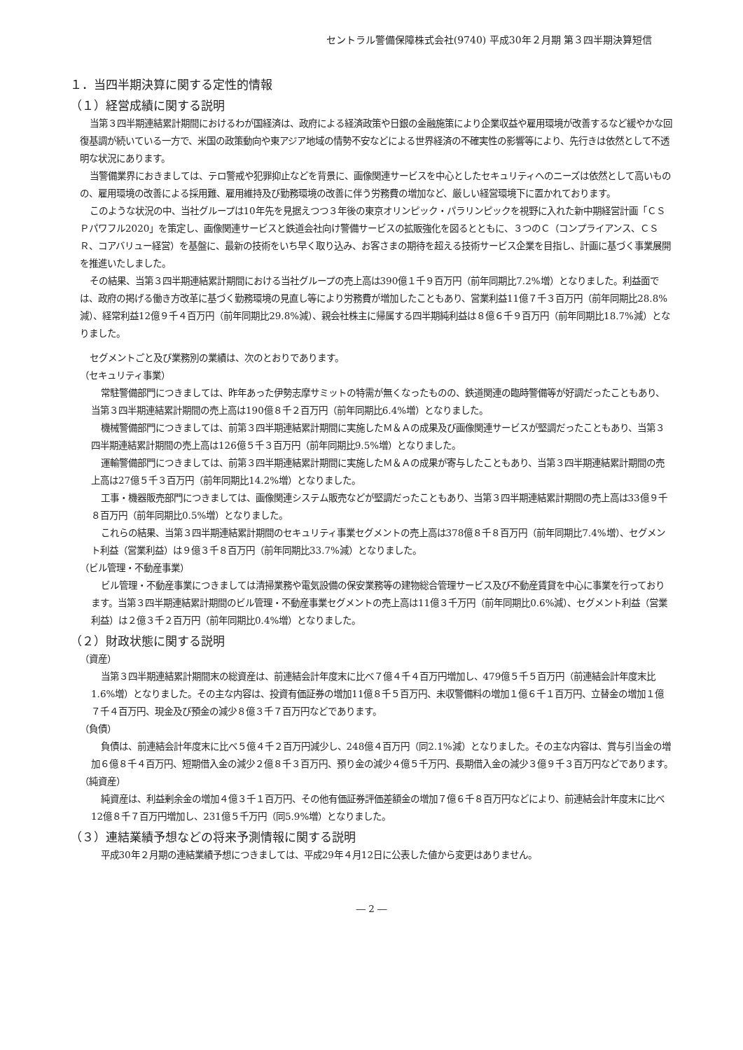セントラル警備保障株式会社(9740) 平成30年２月期 第３四半期決算短信
１．当四半期決算に関する定性的情報
（１）経営成績に関する説明
当第３四半期連結累計期間におけるわが国経済は、政府による経済政策や日銀の金融施策により企業収益や雇用環境が改善するなど緩やかな回復基調が続いている一方で、米国の政策動向や東アジア地域の情勢不安などによる世界経済の不確実性の影響等により、先行きは依然として不透明な状況にあります。
当警備業界におきましては、テロ警戒や犯罪抑止などを背景に、画像関連サービスを中心としたセキュリティへのニーズは依然として高いものの、雇用環境の改善による採用難、雇用維持及び勤務環境の改善に伴う労務費の増加など、厳しい経営環境下に置かれております。
このような状況の中、当社グループは10年先を見据えつつ３年後の東京オリンピック・パラリンピックを視野に入れた新中期経営計画「ＣＳＰパワフル2020」を策定し、画像関連サービスと鉄道会社向け警備サービスの拡販強化を図るとともに、３つのＣ（コンプライアンス、ＣＳＲ、コアバリュー経営）を基盤に、最新の技術をいち早く取り込み、お客さまの期待を超える技術サービス企業を目指し、計画に基づく事業展開を推進いたしました。
その結果、当第３四半期連結累計期間における当社グループの売上高は390億１千９百万円（前年同期比7.2%増）となりました。利益面では、政府の掲げる働き方改革に基づく勤務環境の見直し等により労務費が増加したこともあり、営業利益11億７千３百万円（前年同期比28.8%減）、経常利益12億９千４百万円（前年同期比29.8%減）、親会社株主に帰属する四半期純利益は８億６千９百万円（前年同期比18.7%減）となりました。
セグメントごと及び業務別の業績は、次のとおりであります。
（セキュリティ事業）
常駐警備部門につきましては、昨年あった伊勢志摩サミットの特需が無くなったものの、鉄道関連の臨時警備等が好調だったこともあり、当第３四半期連結累計期間の売上高は190億８千２百万円（前年同期比6.4%増）となりました。
機械警備部門につきましては、前第３四半期連結累計期間に実施したＭ＆Ａの成果及び画像関連サービスが堅調だったこともあり、当第３四半期連結累計期間の売上高は126億５千３百万円（前年同期比9.5%増）となりました。
運輸警備部門につきましては、前第３四半期連結累計期間に実施したＭ＆Ａの成果が寄与したこともあり、当第３四半期連結累計期間の売上高は27億５千３百万円（前年同期比14.2%増）となりました。
工事・機器販売部門につきましては、画像関連システム販売などが堅調だったこともあり、当第３四半期連結累計期間の売上高は33億９千８百万円（前年同期比0.5%増）となりました。
これらの結果、当第３四半期連結累計期間のセキュリティ事業セグメントの売上高は378億８千８百万円（前年同期比7.4%増）、セグメント利益（営業利益）は９億３千８百万円（前年同期比33.7%減）となりました。
（ビル管理・不動産事業）
ビル管理・不動産事業につきましては清掃業務や電気設備の保安業務等の建物総合管理サービス及び不動産賃貸を中心に事業を行っております。当第３四半期連結累計期間のビル管理・不動産事業セグメントの売上高は11億３千万円（前年同期比0.6%減）、セグメント利益（営業利益）は２億３千２百万円（前年同期比0.4%増）となりました。
（２）財政状態に関する説明
（資産）
当第３四半期連結累計期間末の総資産は、前連結会計年度末に比べ７億４千４百万円増加し、479億５千５百万円（前連結会計年度末比1.6%増）となりました。その主な内容は、投資有価証券の増加11億８千５百万円、未収警備料の増加１億６千１百万円、立替金の増加１億７千４百万円、現金及び預金の減少８億３千７百万円などであります。
（負債）
負債は、前連結会計年度末に比べ５億４千２百万円減少し、248億４百万円（同2.1%減）となりました。その主な内容は、賞与引当金の増加６億８千４百万円、短期借入金の減少２億８千３百万円、預り金の減少４億５千万円、長期借入金の減少３億９千３百万円などであります。
（純資産）
純資産は、利益剰余金の増加４億３千１百万円、その他有価証券評価差額金の増加７億６千８百万円などにより、前連結会計年度末に比べ12億８千７百万円増加し、231億５千万円（同5.9%増）となりました。
（３）連結業績予想などの将来予測情報に関する説明
平成30年２月期の連結業績予想につきましては、平成29年４月12日に公表した値から変更はありません。
― 2 ―